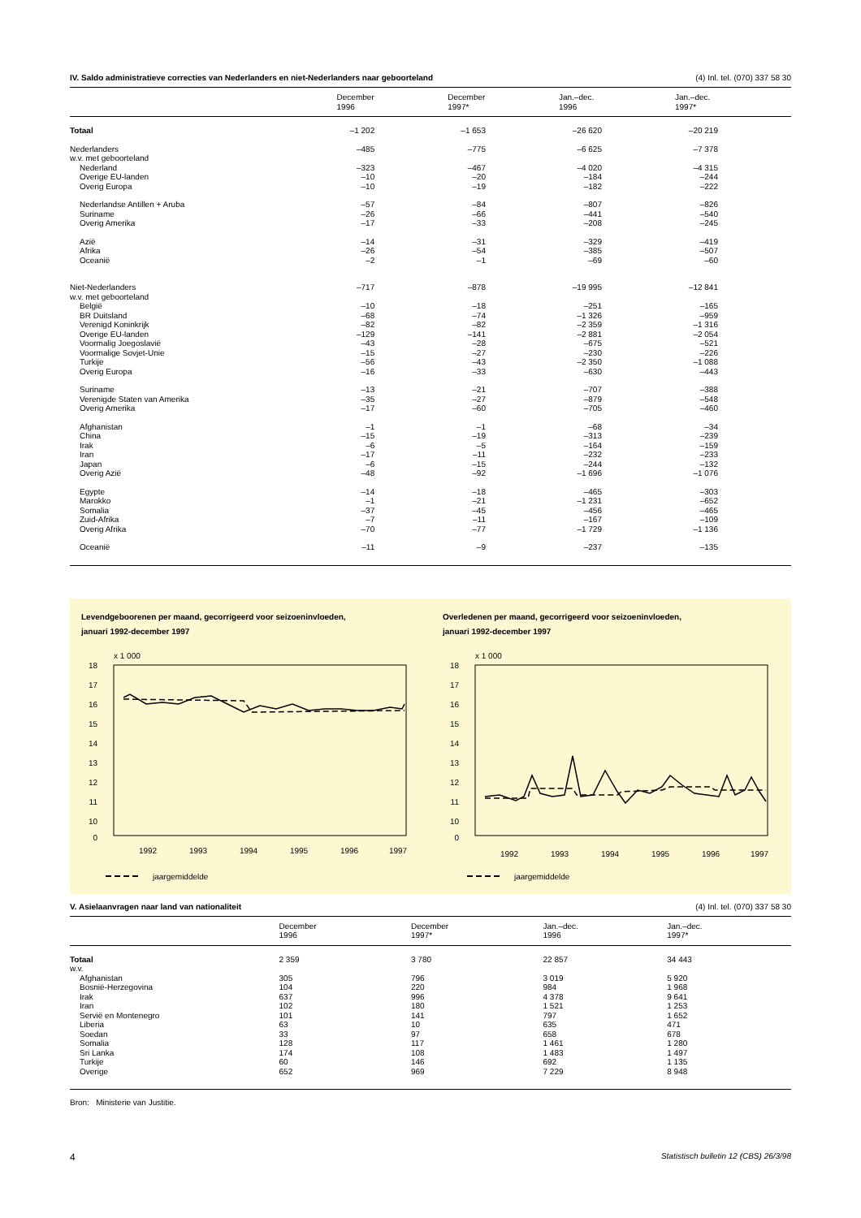IV. Saldo administratieve correcties van Nederlanders en niet-Nederlanders naar geboorteland (4) Inl. tel. (070) 337 58 30
| | December 1996 | December 1997* | Jan.–dec. 1996 | Jan.–dec. 1997* |
| --- | --- | --- | --- | --- |
| Totaal | –1 202 | –1 653 | –26 620 | –20 219 |
| Nederlanders | –485 | –775 | –6 625 | –7 378 |
| w.v. met geboorteland | | | | |
| Nederland | –323 | –467 | –4 020 | –4 315 |
| Overige EU-landen | –10 | –20 | –184 | –244 |
| Overig Europa | –10 | –19 | –182 | –222 |
| Nederlandse Antillen + Aruba | –57 | –84 | –807 | –826 |
| Suriname | –26 | –66 | –441 | –540 |
| Overig Amerika | –17 | –33 | –208 | –245 |
| Azië | –14 | –31 | –329 | –419 |
| Afrika | –26 | –54 | –385 | –507 |
| Oceanië | –2 | –1 | –69 | –60 |
| Niet-Nederlanders | –717 | –878 | –19 995 | –12 841 |
| w.v. met geboorteland | | | | |
| België | –10 | –18 | –251 | –165 |
| BR Duitsland | –68 | –74 | –1 326 | –959 |
| Verenigd Koninkrijk | –82 | –82 | –2 359 | –1 316 |
| Overige EU-landen | –129 | –141 | –2 881 | –2 054 |
| Voormalig Joegoslavië | –43 | –28 | –675 | –521 |
| Voormalige Sovjet-Unie | –15 | –27 | –230 | –226 |
| Turkije | –56 | –43 | –2 350 | –1 088 |
| Overig Europa | –16 | –33 | –630 | –443 |
| Suriname | –13 | –21 | –707 | –388 |
| Verenigde Staten van Amerika | –35 | –27 | –879 | –548 |
| Overig Amerika | –17 | –60 | –705 | –460 |
| Afghanistan | –1 | –1 | –68 | –34 |
| China | –15 | –19 | –313 | –239 |
| Irak | –6 | –5 | –164 | –159 |
| Iran | –17 | –11 | –232 | –233 |
| Japan | –6 | –15 | –244 | –132 |
| Overig Azië | –48 | –92 | –1 696 | –1 076 |
| Egypte | –14 | –18 | –465 | –303 |
| Marokko | –1 | –21 | –1 231 | –652 |
| Somalia | –37 | –45 | –456 | –465 |
| Zuid-Afrika | –7 | –11 | –167 | –109 |
| Overig Afrika | –70 | –77 | –1 729 | –1 136 |
| Oceanië | –11 | –9 | –237 | –135 |
Levendgeboorenen per maand, gecorrigeerd voor seizoeninvloeden,
januari 1992-december 1997
x 1 000
18
17
16
15
14
13
12
11
10
0
1992
1993
1994
1995
1996
1997
jaargemiddelde
Overledenen per maand, gecorrigeerd voor seizoeninvloeden,
januari 1992-december 1997
x 1 000
18
17
16
15
14
13
12
11
10
0
1992
1993
1994
1995
1996
1997
jaargemiddelde
V. Asielaanvragen naar land van nationaliteit (4) Inl. tel. (070) 337 58 30
| | December 1996 | December 1997* | Jan.–dec. 1996 | Jan.–dec. 1997* |
| --- | --- | --- | --- | --- |
| Totaal | 2 359 | 3 780 | 22 857 | 34 443 |
| w.v. | | | | |
| Afghanistan | 305 | 796 | 3 019 | 5 920 |
| Bosnië-Herzegovina | 104 | 220 | 984 | 1 968 |
| Irak | 637 | 996 | 4 378 | 9 641 |
| Iran | 102 | 180 | 1 521 | 1 253 |
| Servië en Montenegro | 101 | 141 | 797 | 1 652 |
| Liberia | 63 | 10 | 635 | 471 |
| Soedan | 33 | 97 | 658 | 678 |
| Somalia | 128 | 117 | 1 461 | 1 280 |
| Sri Lanka | 174 | 108 | 1 483 | 1 497 |
| Turkije | 60 | 146 | 692 | 1 135 |
| Overige | 652 | 969 | 7 229 | 8 948 |
Bron: Ministerie van Justitie.
4 Statistisch bulletin 12 (CBS) 26/3/98